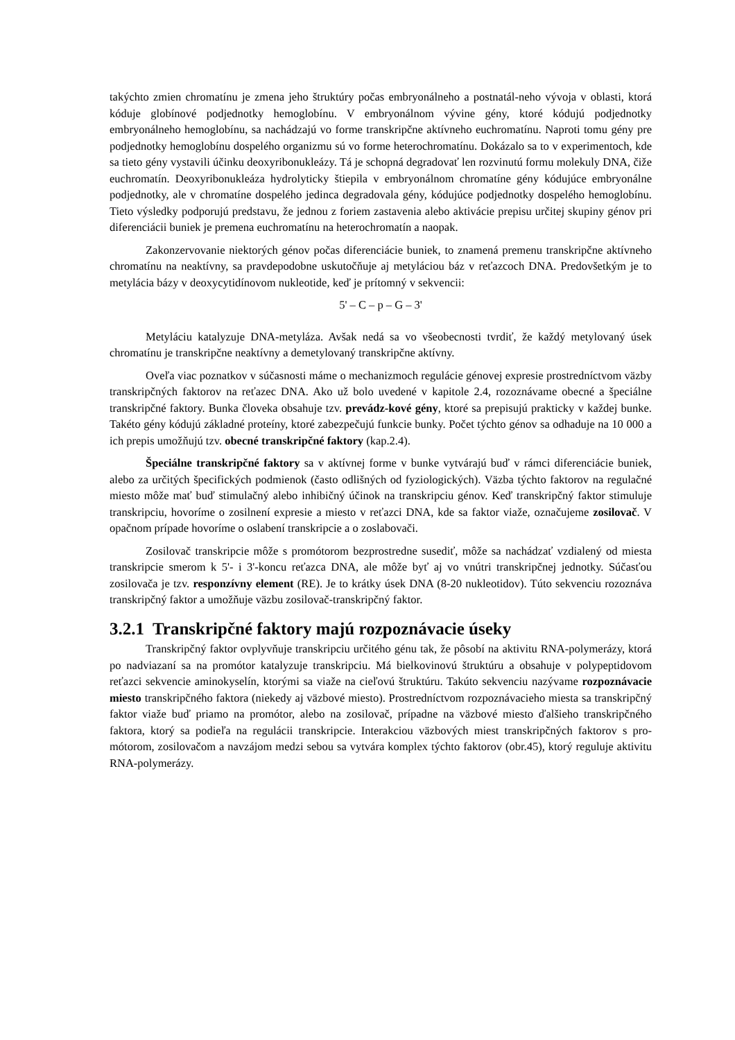takýchto zmien chromatínu je zmena jeho štruktúry počas embryonálneho a postnatál-neho vývoja v oblasti, ktorá kóduje globínové podjednotky hemoglobínu. V embryonálnom vývine gény, ktoré kódujú podjednotky embryonálneho hemoglobínu, sa nachádzajú vo forme transkripčne aktívneho euchromatínu. Naproti tomu gény pre podjednotky hemoglobínu dospelého organizmu sú vo forme heterochromatínu. Dokázalo sa to v experimentoch, kde sa tieto gény vystavili účinku deoxyribonukleázy. Tá je schopná degradovať len rozvinutú formu molekuly DNA, čiže euchromatín. Deoxyribonukleáza hydrolyticky štiepila v embryonálnom chromatíne gény kódujúce embryonálne podjednotky, ale v chromatíne dospelého jedinca degradovala gény, kódujúce podjednotky dospelého hemoglobínu. Tieto výsledky podporujú predstavu, že jednou z foriem zastavenia alebo aktivácie prepisu určitej skupiny génov pri diferenciácii buniek je premena euchromatínu na heterochromatín a naopak.
Zakonzervovanie niektorých génov počas diferenciácie buniek, to znamená premenu transkripčne aktívneho chromatínu na neaktívny, sa pravdepodobne uskutočňuje aj metyláciou báz v reťazcoch DNA. Predovšetkým je to metylácia bázy v deoxycytidínovom nukleotide, keď je prítomný v sekvencii:
5' – C – p – G – 3'
Metyláciu katalyzuje DNA-metyláza. Avšak nedá sa vo všeobecnosti tvrdiť, že každý metylovaný úsek chromatínu je transkripčne neaktívny a demetylovaný transkripčne aktívny.
Oveľa viac poznatkov v súčasnosti máme o mechanizmoch regulácie génovej expresie prostredníctvom väzby transkripčných faktorov na reťazec DNA. Ako už bolo uvedené v kapitole 2.4, rozoznávame obecné a špeciálne transkripčné faktory. Bunka človeka obsahuje tzv. prevádz-kové gény, ktoré sa prepisujú prakticky v každej bunke. Takéto gény kódujú základné proteíny, ktoré zabezpečujú funkcie bunky. Počet týchto génov sa odhaduje na 10 000 a ich prepis umožňujú tzv. obecné transkripčné faktory (kap.2.4).
Špeciálne transkripčné faktory sa v aktívnej forme v bunke vytvárajú buď v rámci diferenciácie buniek, alebo za určitých špecifických podmienok (často odlišných od fyziologických). Väzba týchto faktorov na regulačné miesto môže mať buď stimulačný alebo inhibičný účinok na transkripciu génov. Keď transkripčný faktor stimuluje transkripciu, hovoríme o zosilnení expresie a miesto v reťazci DNA, kde sa faktor viaže, označujeme zosilovač. V opačnom prípade hovoríme o oslabení transkripcie a o zoslabovači.
Zosilovač transkripcie môže s promótorom bezprostredne susediť, môže sa nachádzať vzdialený od miesta transkripcie smerom k 5'- i 3'-koncu reťazca DNA, ale môže byť aj vo vnútri transkripčnej jednotky. Súčasťou zosilovača je tzv. responzívny element (RE). Je to krátky úsek DNA (8-20 nukleotidov). Túto sekvenciu rozoznáva transkripčný faktor a umožňuje väzbu zosilovač-transkripčný faktor.
3.2.1 Transkripčné faktory majú rozpoznávacie úseky
Transkripčný faktor ovplyvňuje transkripciu určitého génu tak, že pôsobí na aktivitu RNA-polymerázy, ktorá po nadviazaní sa na promótor katalyzuje transkripciu. Má bielkovinovú štruktúru a obsahuje v polypeptidovom reťazci sekvencie aminokyselín, ktorými sa viaže na cieľovú štruktúru. Takúto sekvenciu nazývame rozpoznávacie miesto transkripčného faktora (niekedy aj väzbové miesto). Prostredníctvom rozpoznávacieho miesta sa transkripčný faktor viaže buď priamo na promótor, alebo na zosilovač, prípadne na väzbové miesto ďalšieho transkripčného faktora, ktorý sa podieľa na regulácii transkripcie. Interakciou väzbových miest transkripčných faktorov s pro-mótorom, zosilovačom a navzájom medzi sebou sa vytvára komplex týchto faktorov (obr.45), ktorý reguluje aktivitu RNA-polymerázy.